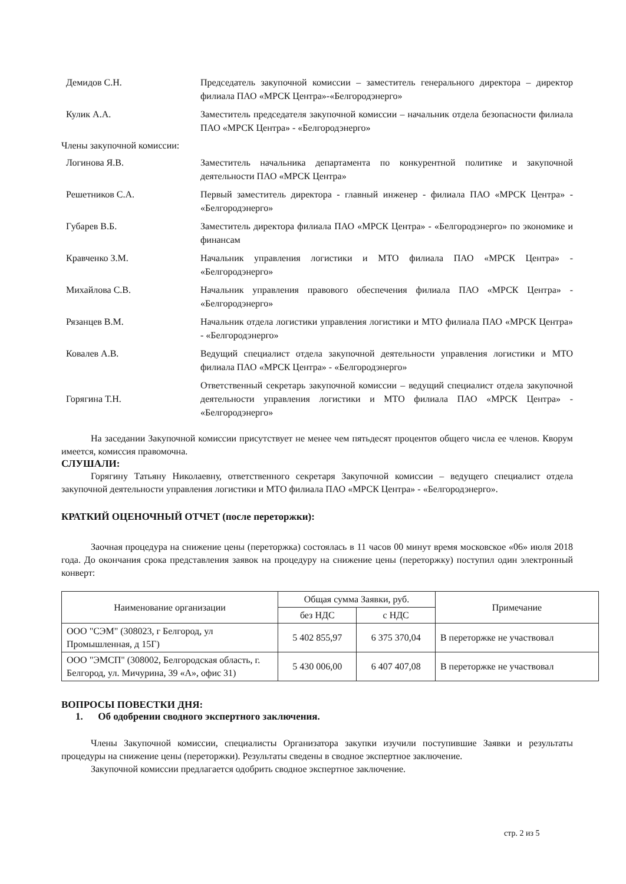Демидов С.Н. Председатель закупочной комиссии – заместитель генерального директора – директор филиала ПАО «МРСК Центра»-«Белгородэнерго»
Кулик А.А. Заместитель председателя закупочной комиссии – начальник отдела безопасности филиала ПАО «МРСК Центра» - «Белгородэнерго»
Члены закупочной комиссии:
Логинова Я.В. Заместитель начальника департамента по конкурентной политике и закупочной деятельности ПАО «МРСК Центра»
Решетников С.А. Первый заместитель директора - главный инженер - филиала ПАО «МРСК Центра» - «Белгородэнерго»
Губарев В.Б. Заместитель директора филиала ПАО «МРСК Центра» - «Белгородэнерго» по экономике и финансам
Кравченко З.М. Начальник управления логистики и МТО филиала ПАО «МРСК Центра» - «Белгородэнерго»
Михайлова С.В. Начальник управления правового обеспечения филиала ПАО «МРСК Центра» - «Белгородэнерго»
Рязанцев В.М. Начальник отдела логистики управления логистики и МТО филиала ПАО «МРСК Центра» - «Белгородэнерго»
Ковалев А.В. Ведущий специалист отдела закупочной деятельности управления логистики и МТО филиала ПАО «МРСК Центра» - «Белгородэнерго»
Горягина Т.Н. Ответственный секретарь закупочной комиссии – ведущий специалист отдела закупочной деятельности управления логистики и МТО филиала ПАО «МРСК Центра» - «Белгородэнерго»
На заседании Закупочной комиссии присутствует не менее чем пятьдесят процентов общего числа ее членов. Кворум имеется, комиссия правомочна.
СЛУШАЛИ:
Горягину Татьяну Николаевну, ответственного секретаря Закупочной комиссии – ведущего специалист отдела закупочной деятельности управления логистики и МТО филиала ПАО «МРСК Центра» - «Белгородэнерго».
КРАТКИЙ ОЦЕНОЧНЫЙ ОТЧЕТ (после переторжки):
Заочная процедура на снижение цены (переторжка) состоялась в 11 часов 00 минут время московское «06» июля 2018 года. До окончания срока представления заявок на процедуру на снижение цены (переторжку) поступил один электронный конверт:
| Наименование организации | Общая сумма Заявки, руб. | | Примечание |
| --- | --- | --- | --- |
| | без НДС | с НДС | |
| ООО "СЭМ" (308023, г Белгород, ул Промышленная, д 15Г) | 5 402 855,97 | 6 375 370,04 | В переторжке не участвовал |
| ООО "ЭМСП" (308002, Белгородская область, г. Белгород, ул. Мичурина, 39 «А», офис 31) | 5 430 006,00 | 6 407 407,08 | В переторжке не участвовал |
ВОПРОСЫ ПОВЕСТКИ ДНЯ:
1. Об одобрении сводного экспертного заключения.
Члены Закупочной комиссии, специалисты Организатора закупки изучили поступившие Заявки и результаты процедуры на снижение цены (переторжки). Результаты сведены в сводное экспертное заключение.
Закупочной комиссии предлагается одобрить сводное экспертное заключение.
стр. 2 из 5